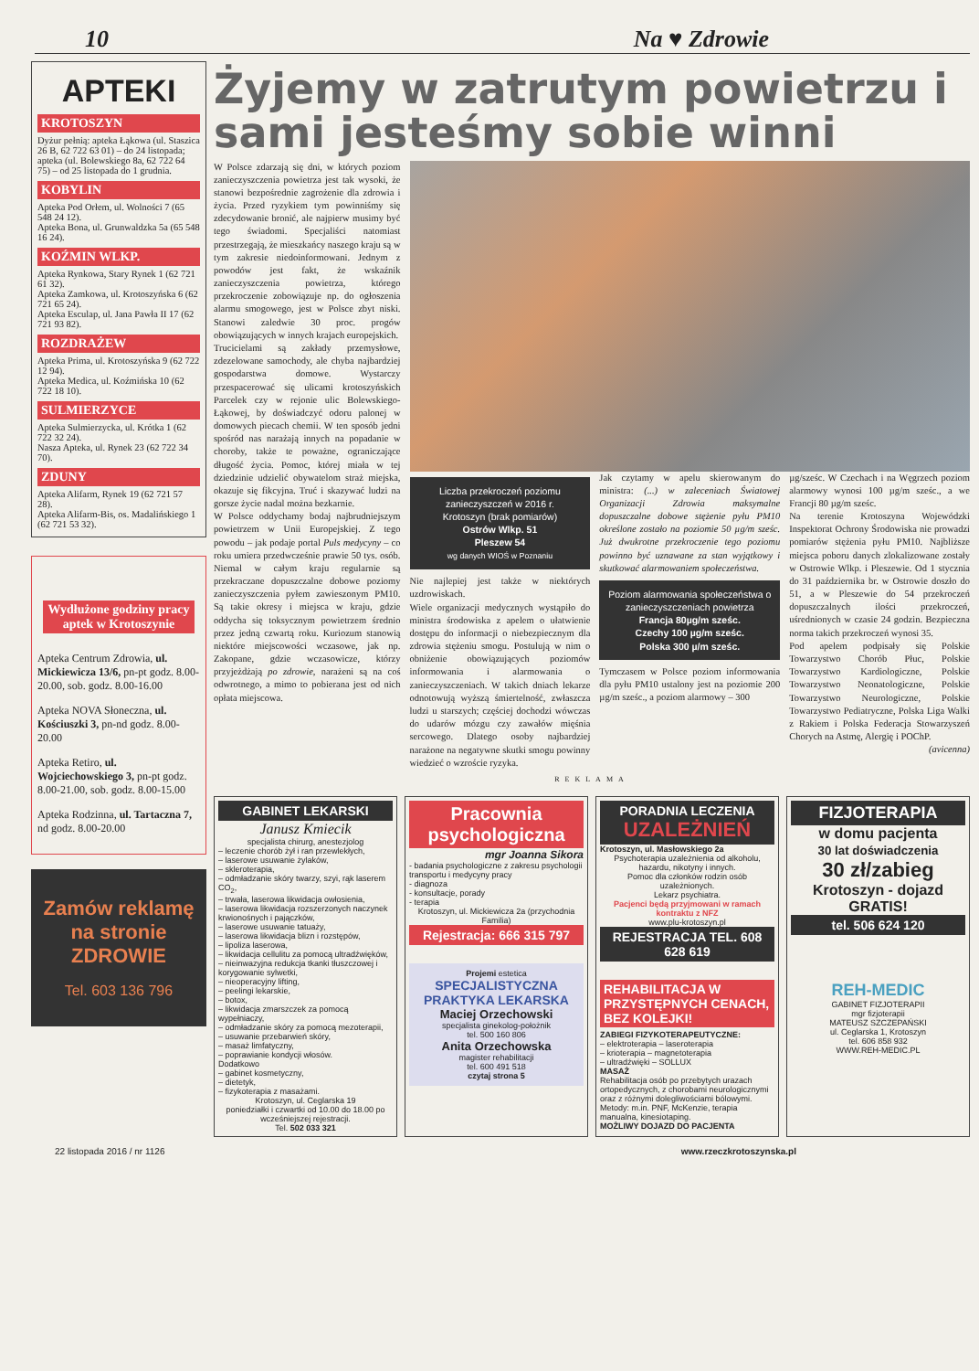10 Na ♥ Zdrowie
APTEKI
KROTOSZYN
Dyżur pełnią: apteka Łąkowa (ul. Staszica 26 B, 62 722 63 01) – do 24 listopada; apteka (ul. Bolewskiego 8a, 62 722 64 75) – od 25 listopada do 1 grudnia.
KOBYLIN
Apteka Pod Orłem, ul. Wolności 7 (65 548 24 12).
Apteka Bona, ul. Grunwaldzka 5a (65 548 16 24).
KOŹMIN WLKP.
Apteka Rynkowa, Stary Rynek 1 (62 721 61 32).
Apteka Zamkowa, ul. Krotoszyńska 6 (62 721 65 24).
Apteka Esculap, ul. Jana Pawła II 17 (62 721 93 82).
ROZDRAŻEW
Apteka Prima, ul. Krotoszyńska 9 (62 722 12 94).
Apteka Medica, ul. Koźmińska 10 (62 722 18 10).
SULMIERZYCE
Apteka Sulmierzycka, ul. Krótka 1 (62 722 32 24).
Nasza Apteka, ul. Rynek 23 (62 722 34 70).
ZDUNY
Apteka Alifarm, Rynek 19 (62 721 57 28).
Apteka Alifarm-Bis, os. Madalińskiego 1 (62 721 53 32).
Wydłużone godziny pracy aptek w Krotoszynie
Apteka Centrum Zdrowia, ul. Mickiewicza 13/6, pn-pt godz. 8.00-20.00, sob. godz. 8.00-16.00
Apteka NOVA Słoneczna, ul. Kościuszki 3, pn-nd godz. 8.00-20.00
Apteka Retiro, ul. Wojciechowskiego 3, pn-pt godz. 8.00-21.00, sob. godz. 8.00-15.00
Apteka Rodzinna, ul. Tartaczna 7, nd godz. 8.00-20.00
Zamów reklamę na stronie ZDROWIE
Tel. 603 136 796
Żyjemy w zatrutym powietrzu i sami jesteśmy sobie winni
W Polsce zdarzają się dni, w których poziom zanieczyszczenia powietrza jest tak wysoki, że stanowi bezpośrednie zagrożenie dla zdrowia i życia. Przed ryzykiem tym powinniśmy się zdecydowanie bronić, ale najpierw musimy być tego świadomi. Specjaliści natomiast przestrzegają, że mieszkańcy naszego kraju są w tym zakresie niedoinformowani. Jednym z powodów jest fakt, że wskaźnik zanieczyszczenia powietrza, którego przekroczenie zobowiązuje np. do ogłoszenia alarmu smogowego, jest w Polsce zbyt niski. Stanowi zaledwie 30 proc. progów obowiązujących w innych krajach europejskich.
Trucicielami są zakłady przemysłowe, zdezelowane samochody, ale chyba najbardziej gospodarstwa domowe. Wystarczy przespacerować się ulicami krotoszyńskich Parcelek czy w rejonie ulic Bolewskiego-Łąkowej, by doświadczyć odoru palonej w domowych piecach chemii. W ten sposób jedni spośród nas narażają innych na popadanie w choroby, także te poważne, ograniczające długość życia. Pomoc, której miała w tej dziedzinie udzielić obywatelom straż miejska, okazuje się fikcyjna. Truć i skazywać ludzi na gorsze życie nadal można bezkarnie.
W Polsce oddychamy bodaj najbrudniejszym powietrzem w Unii Europejskiej. Z tego powodu – jak podaje portal Puls medycyny – co roku umiera przedwcześnie prawie 50 tys. osób. Niemal w całym kraju regularnie są przekraczane dopuszczalne dobowe poziomy zanieczyszczenia pyłem zawieszonym PM10. Są takie okresy i miejsca w kraju, gdzie oddycha się toksycznym powietrzem średnio przez jedną czwartą roku. Kuriozum stanowią niektóre miejscowości wczasowe, jak np. Zakopane, gdzie wczasowicze, którzy przyjeżdżają po zdrowie, narażeni są na coś odwrotnego, a mimo to pobierana jest od nich opłata miejscowa.
Liczba przekroczeń poziomu zanieczyszczeń w 2016 r.
Krotoszyn (brak pomiarów)
Ostrów Wlkp. 51
Pleszew 54
wg danych WIOŚ w Poznaniu
Nie najlepiej jest także w niektórych uzdrowiskach.
Wiele organizacji medycznych wystąpiło do ministra środowiska z apelem o ułatwienie dostępu do informacji o niebezpiecznym dla zdrowia stężeniu smogu. Postulują w nim o obniżenie obowiązujących poziomów informowania i alarmowania o zanieczyszczeniach. W takich dniach lekarze odnotowują wyższą śmiertelność, zwłaszcza ludzi u starszych; częściej dochodzi wówczas do udarów mózgu czy zawałów mięśnia sercowego. Dlatego osoby najbardziej narażone na negatywne skutki smogu powinny wiedzieć o wzroście ryzyka.
Jak czytamy w apelu skierowanym do ministra: (...) w zaleceniach Światowej Organizacji Zdrowia maksymalne dopuszczalne dobowe stężenie pyłu PM10 określone zostało na poziomie 50 µg/m sześc. Już dwukrotne przekroczenie tego poziomu powinno być uznawane za stan wyjątkowy i skutkować alarmowaniem społeczeństwa.
Poziom alarmowania społeczeństwa o zanieczyszczeniach powietrza
Francja 80µg/m sześc.
Czechy 100 µg/m sześc.
Polska 300 µ/m sześc.
Tymczasem w Polsce poziom informowania dla pyłu PM10 ustalony jest na poziomie 200 µg/m sześc., a poziom alarmowy – 300
µg/sześc. W Czechach i na Węgrzech poziom alarmowy wynosi 100 µg/m sześc., a we Francji 80 µg/m sześc.
Na terenie Krotoszyna Wojewódzki Inspektorat Ochrony Środowiska nie prowadzi pomiarów stężenia pyłu PM10. Najbliższe miejsca poboru danych zlokalizowane zostały w Ostrowie Wlkp. i Pleszewie. Od 1 stycznia do 31 października br. w Ostrowie doszło do 51, a w Pleszewie do 54 przekroczeń dopuszczalnych ilości przekroczeń, uśrednionych w czasie 24 godzin. Bezpieczna norma takich przekroczeń wynosi 35.
Pod apelem podpisały się Polskie Towarzystwo Chorób Płuc, Polskie Towarzystwo Kardiologiczne, Polskie Towarzystwo Neonatologiczne, Polskie Towarzystwo Neurologiczne, Polskie Towarzystwo Pediatryczne, Polska Liga Walki z Rakiem i Polska Federacja Stowarzyszeń Chorych na Astmę, Alergię i POChP.
(avicenna)
REKLAMA
GABINET LEKARSKI
Janusz Kmiecik
specjalista chirurg, anestezjolog
– leczenie chorób żył i ran przewlekłych,
– laserowe usuwanie żylaków,
– skleroterapia,
– odmładzanie skóry twarzy, szyi, rąk laserem CO<sub>2</sub>,
– trwała, laserowa likwidacja owłosienia,
– laserowa likwidacja rozszerzonych naczynek krwionośnych i pajączków,
– laserowe usuwanie tatuaży,
– laserowa likwidacja blizn i rozstępów,
– lipoliza laserowa,
– likwidacja cellulitu za pomocą ultradźwięków,
– nieinwazyjna redukcja tkanki tłuszczowej i korygowanie sylwetki,
– nieoperacyjny lifting,
– peelingi lekarskie,
– botox,
– likwidacja zmarszczek za pomocą wypełniaczy,
– odmładzanie skóry za pomocą mezoterapii,
– usuwanie przebarwień skóry,
– masaż limfatyczny,
– poprawianie kondycji włosów.
Dodatkowo
– gabinet kosmetyczny,
– dietetyk,
– fizykoterapia z masażami.
Krotoszyn, ul. Ceglarska 19
poniedziałki i czwartki od 10.00 do 18.00 po wcześniejszej rejestracji.
Tel. 502 033 321
Pracownia psychologiczna
mgr Joanna Sikora
- badania psychologiczne z zakresu psychologii transportu i medycyny pracy
- diagnoza
- konsultacje, porady
- terapia
Krotoszyn, ul. Mickiewicza 2a (przychodnia Familia)
Rejestracja: 666 315 797
Projemi estetica
SPECJALISTYCZNA PRAKTYKA LEKARSKA
Maciej Orzechowski
specjalista ginekolog-położnik
tel. 500 160 806
Anita Orzechowska
magister rehabilitacji
tel. 600 491 518
czytaj strona 5
PORADNIA LECZENIA UZALEŻNIEŃ
Krotoszyn, ul. Masłowskiego 2a
Psychoterapia uzależnienia od alkoholu, hazardu, nikotyny i innych.
Pomoc dla członków rodzin osób uzależnionych.
Lekarz psychiatra.
Pacjenci będą przyjmowani w ramach kontraktu z NFZ
www.plu-krotoszyn.pl
REJESTRACJA TEL. 608 628 619
REHABILITACJA W PRZYSTĘPNYCH CENACH, BEZ KOLEJKI!
ZABIEGI FIZYKOTERAPEUTYCZNE:
– elektroterapia – laseroterapia
– krioterapia – magnetoterapia
– ultradźwięki – SOLLUX
MASAŻ
Rehabilitacja osób po przebytych urazach ortopedycznych, z chorobami neurologicznymi oraz z różnymi dolegliwościami bólowymi.
Metody: m.in. PNF, McKenzie, terapia manualna, kinesiotaping.
MOŻLIWY DOJAZD DO PACJENTA
FIZJOTERAPIA
w domu pacjenta
30 lat doświadczenia
30 zł/zabieg
Krotoszyn - dojazd GRATIS!
tel. 506 624 120
REH-MEDIC
GABINET FIZJOTERAPII
mgr fizjoterapii
MATEUSZ SZCZEPAŃSKI
ul. Ceglarska 1, Krotoszyn
tel. 606 858 932
WWW.REH-MEDIC.PL
22 listopada 2016 / nr 1126 www.rzeczkrotoszynska.pl